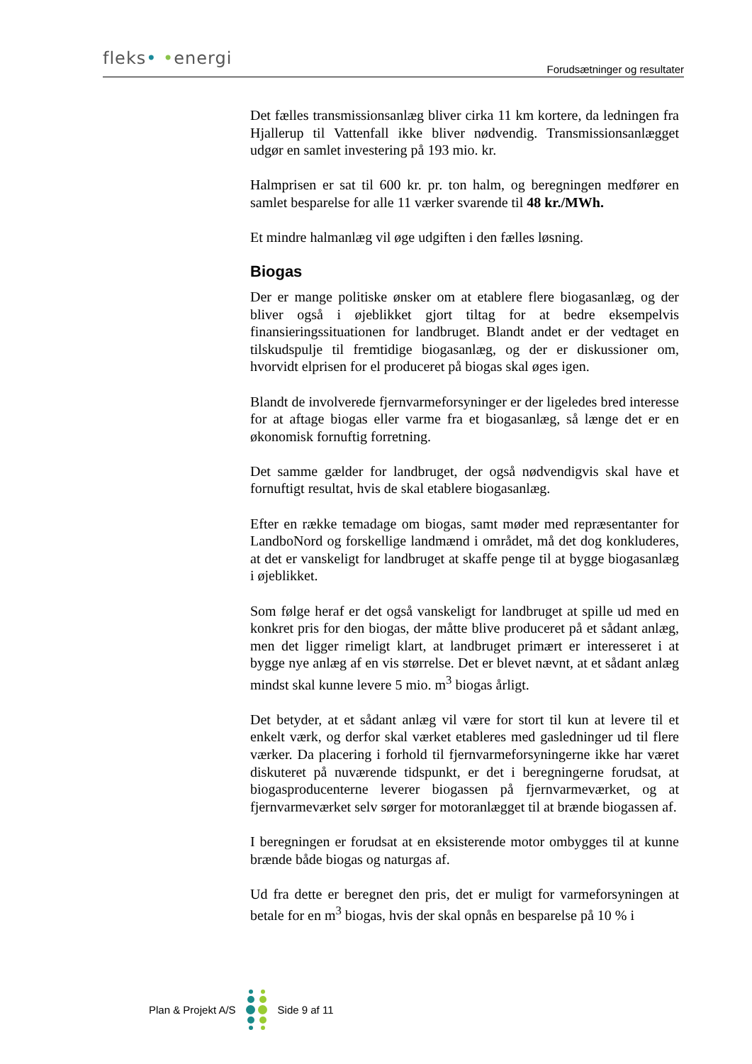fleks• •energi
Forudsætninger og resultater
Det fælles transmissionsanlæg bliver cirka 11 km kortere, da ledningen fra Hjallerup til Vattenfall ikke bliver nødvendig. Transmissionsanlægget udgør en samlet investering på 193 mio. kr.
Halmprisen er sat til 600 kr. pr. ton halm, og beregningen medfører en samlet besparelse for alle 11 værker svarende til 48 kr./MWh.
Et mindre halmanlæg vil øge udgiften i den fælles løsning.
Biogas
Der er mange politiske ønsker om at etablere flere biogasanlæg, og der bliver også i øjeblikket gjort tiltag for at bedre eksempelvis finansieringssituationen for landbruget. Blandt andet er der vedtaget en tilskudspulje til fremtidige biogasanlæg, og der er diskussioner om, hvorvidt elprisen for el produceret på biogas skal øges igen.
Blandt de involverede fjernvarmeforsyninger er der ligeledes bred interesse for at aftage biogas eller varme fra et biogasanlæg, så længe det er en økonomisk fornuftig forretning.
Det samme gælder for landbruget, der også nødvendigvis skal have et fornuftigt resultat, hvis de skal etablere biogasanlæg.
Efter en række temadage om biogas, samt møder med repræsentanter for LandboNord og forskellige landmænd i området, må det dog konkluderes, at det er vanskeligt for landbruget at skaffe penge til at bygge biogasanlæg i øjeblikket.
Som følge heraf er det også vanskeligt for landbruget at spille ud med en konkret pris for den biogas, der måtte blive produceret på et sådant anlæg, men det ligger rimeligt klart, at landbruget primært er interesseret i at bygge nye anlæg af en vis størrelse. Det er blevet nævnt, at et sådant anlæg mindst skal kunne levere 5 mio. m<sup>3</sup> biogas årligt.
Det betyder, at et sådant anlæg vil være for stort til kun at levere til et enkelt værk, og derfor skal værket etableres med gasledninger ud til flere værker. Da placering i forhold til fjernvarmeforsyningerne ikke har været diskuteret på nuværende tidspunkt, er det i beregningerne forudsat, at biogasproducenterne leverer biogassen på fjernvarmeværket, og at fjernvarmeværket selv sørger for motoranlægget til at brænde biogassen af.
I beregningen er forudsat at en eksisterende motor ombygges til at kunne brænde både biogas og naturgas af.
Ud fra dette er beregnet den pris, det er muligt for varmeforsyningen at betale for en m<sup>3</sup> biogas, hvis der skal opnås en besparelse på 10 % i
Plan & Projekt A/S Side 9 af 11